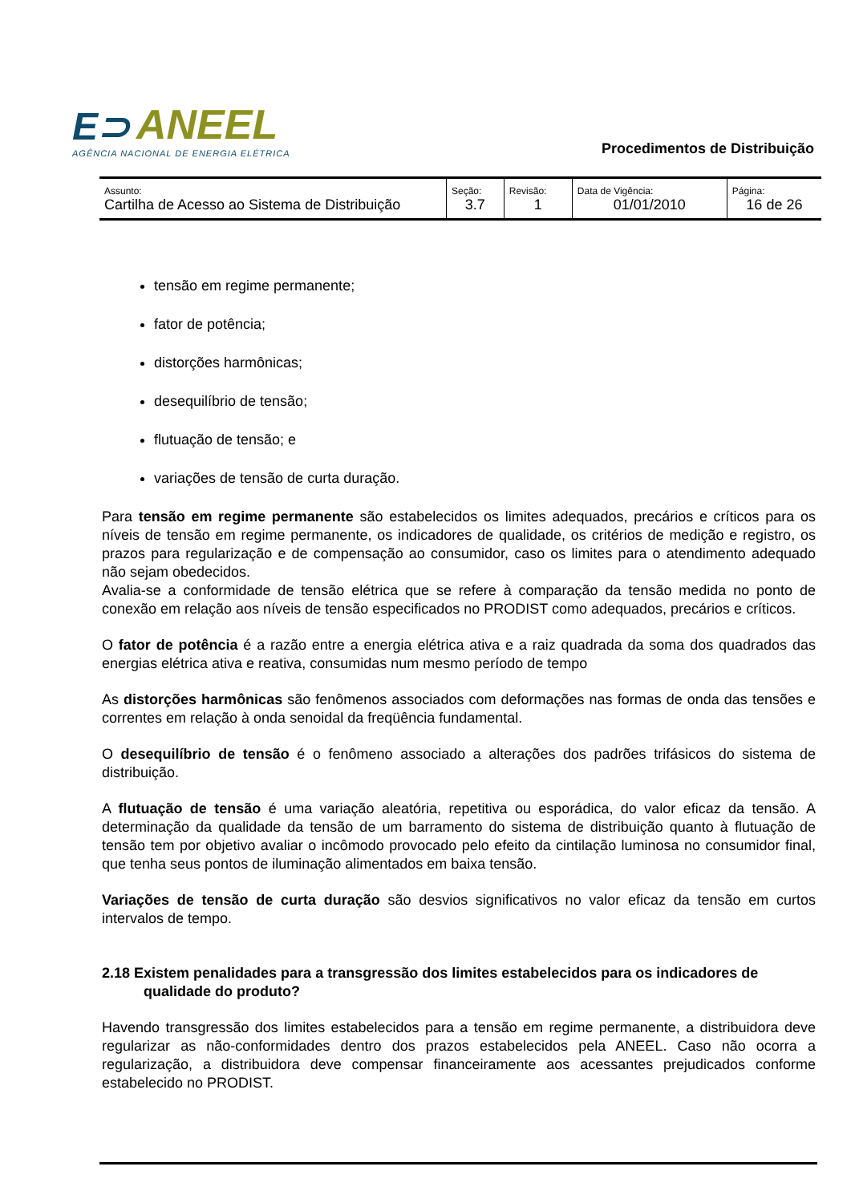E⊃ ANEEL
AGÊNCIA NACIONAL DE ENERGIA ELÉTRICA
Procedimentos de Distribuição
| Assunto: Cartilha de Acesso ao Sistema de Distribuição | Seção: 3.7 | Revisão: 1 | Data de Vigência: 01/01/2010 | Página: 16 de 26 |
tensão em regime permanente;
fator de potência;
distorções harmônicas;
desequilíbrio de tensão;
flutuação de tensão; e
variações de tensão de curta duração.
Para tensão em regime permanente são estabelecidos os limites adequados, precários e críticos para os níveis de tensão em regime permanente, os indicadores de qualidade, os critérios de medição e registro, os prazos para regularização e de compensação ao consumidor, caso os limites para o atendimento adequado não sejam obedecidos.
Avalia-se a conformidade de tensão elétrica que se refere à comparação da tensão medida no ponto de conexão em relação aos níveis de tensão especificados no PRODIST como adequados, precários e críticos.
O fator de potência é a razão entre a energia elétrica ativa e a raiz quadrada da soma dos quadrados das energias elétrica ativa e reativa, consumidas num mesmo período de tempo
As distorções harmônicas são fenômenos associados com deformações nas formas de onda das tensões e correntes em relação à onda senoidal da freqüência fundamental.
O desequilíbrio de tensão é o fenômeno associado a alterações dos padrões trifásicos do sistema de distribuição.
A flutuação de tensão é uma variação aleatória, repetitiva ou esporádica, do valor eficaz da tensão. A determinação da qualidade da tensão de um barramento do sistema de distribuição quanto à flutuação de tensão tem por objetivo avaliar o incômodo provocado pelo efeito da cintilação luminosa no consumidor final, que tenha seus pontos de iluminação alimentados em baixa tensão.
Variações de tensão de curta duração são desvios significativos no valor eficaz da tensão em curtos intervalos de tempo.
2.18 Existem penalidades para a transgressão dos limites estabelecidos para os indicadores de qualidade do produto?
Havendo transgressão dos limites estabelecidos para a tensão em regime permanente, a distribuidora deve regularizar as não-conformidades dentro dos prazos estabelecidos pela ANEEL. Caso não ocorra a regularização, a distribuidora deve compensar financeiramente aos acessantes prejudicados conforme estabelecido no PRODIST.